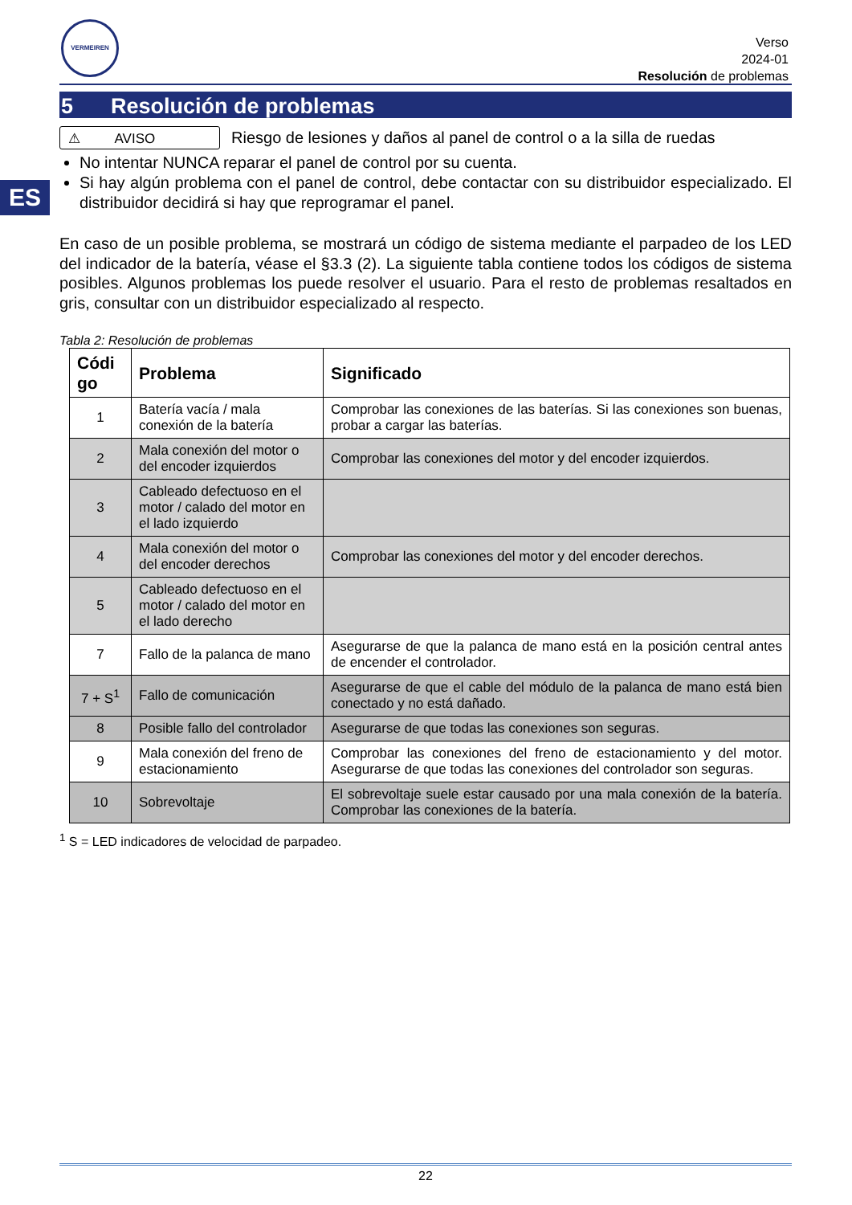VERMEIREN
Verso
2024-01
Resolución de problemas
ES
5 Resolución de problemas
⚠ AVISO
Riesgo de lesiones y daños al panel de control o a la silla de ruedas
No intentar NUNCA reparar el panel de control por su cuenta.
Si hay algún problema con el panel de control, debe contactar con su distribuidor especializado. El distribuidor decidirá si hay que reprogramar el panel.
En caso de un posible problema, se mostrará un código de sistema mediante el parpadeo de los LED del indicador de la batería, véase el §3.3 (2). La siguiente tabla contiene todos los códigos de sistema posibles. Algunos problemas los puede resolver el usuario. Para el resto de problemas resaltados en gris, consultar con un distribuidor especializado al respecto.
Tabla 2: Resolución de problemas
| Códi go | Problema | Significado |
| --- | --- | --- |
| 1 | Batería vacía / mala conexión de la batería | Comprobar las conexiones de las baterías. Si las conexiones son buenas, probar a cargar las baterías. |
| 2 | Mala conexión del motor o del encoder izquierdos | Comprobar las conexiones del motor y del encoder izquierdos. |
| 3 | Cableado defectuoso en el motor / calado del motor en el lado izquierdo | |
| 4 | Mala conexión del motor o del encoder derechos | Comprobar las conexiones del motor y del encoder derechos. |
| 5 | Cableado defectuoso en el motor / calado del motor en el lado derecho | |
| 7 | Fallo de la palanca de mano | Asegurarse de que la palanca de mano está en la posición central antes de encender el controlador. |
| 7 + S<sup>1</sup> | Fallo de comunicación | Asegurarse de que el cable del módulo de la palanca de mano está bien conectado y no está dañado. |
| 8 | Posible fallo del controlador | Asegurarse de que todas las conexiones son seguras. |
| 9 | Mala conexión del freno de estacionamiento | Comprobar las conexiones del freno de estacionamiento y del motor. Asegurarse de que todas las conexiones del controlador son seguras. |
| 10 | Sobrevoltaje | El sobrevoltaje suele estar causado por una mala conexión de la batería. Comprobar las conexiones de la batería. |
<sup>1</sup> S = LED indicadores de velocidad de parpadeo.
22